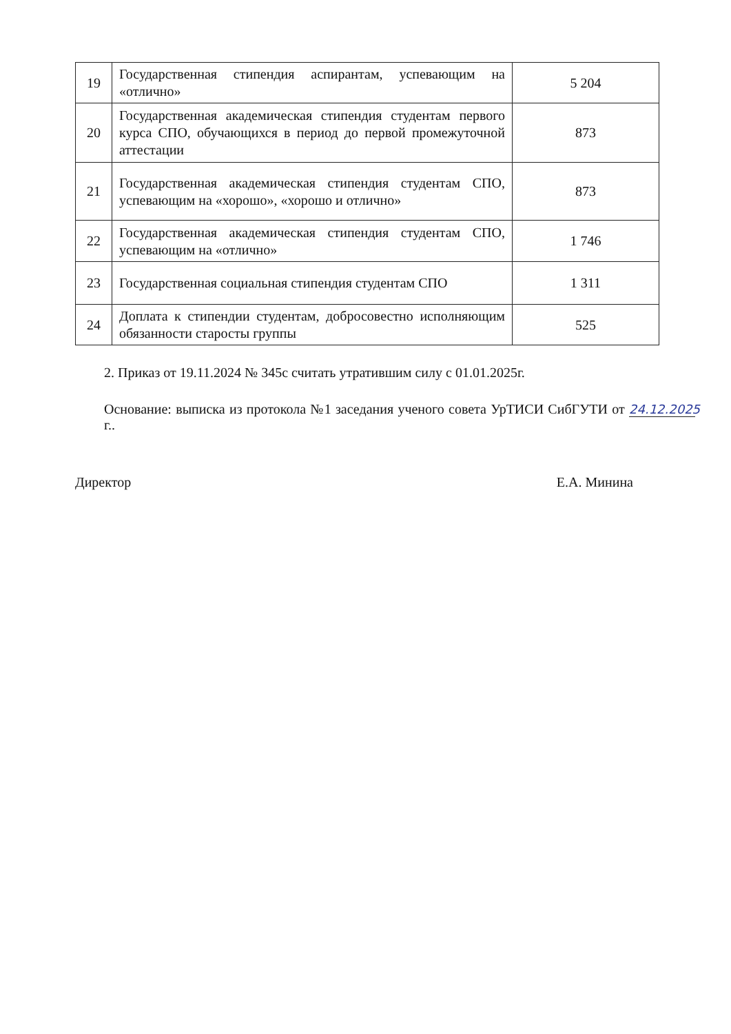| 19 | Государственная стипендия аспирантам, успевающим на «отлично» | 5 204 |
| 20 | Государственная академическая стипендия студентам первого курса СПО, обучающихся в период до первой промежуточной аттестации | 873 |
| 21 | Государственная академическая стипендия студентам СПО, успевающим на «хорошо», «хорошо и отлично» | 873 |
| 22 | Государственная академическая стипендия студентам СПО, успевающим на «отлично» | 1 746 |
| 23 | Государственная социальная стипендия студентам СПО | 1 311 |
| 24 | Доплата к стипендии студентам, добросовестно исполняющим обязанности старосты группы | 525 |
2. Приказ от 19.11.2024 № 345с считать утратившим силу с 01.01.2025г.
Основание: выписка из протокола №1 заседания ученого совета УрТИСИ СибГУТИ от 24.12.2025 г..
Директор Е.А. Минина